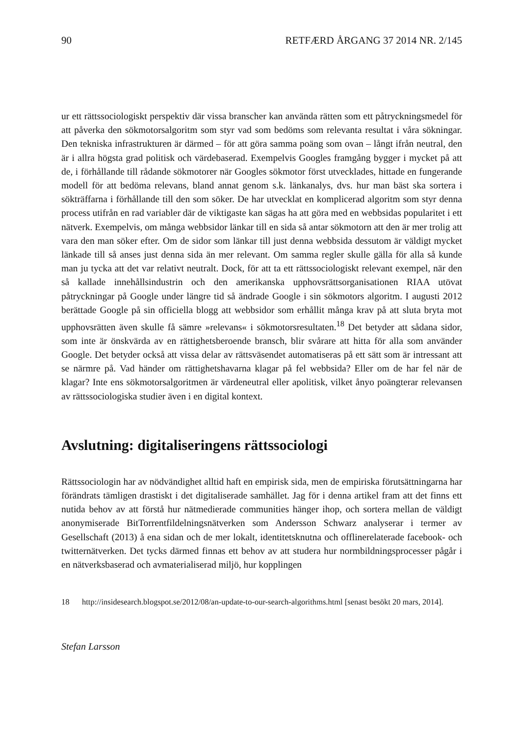90 RETFÆRD ÅRGANG 37 2014 NR. 2/145
ur ett rättssociologiskt perspektiv där vissa branscher kan använda rätten som ett påtryckningsmedel för att påverka den sökmotorsalgoritm som styr vad som bedöms som relevanta resultat i våra sökningar. Den tekniska infrastrukturen är därmed – för att göra samma poäng som ovan – långt ifrån neutral, den är i allra högsta grad politisk och värdebaserad. Exempelvis Googles framgång bygger i mycket på att de, i förhållande till rådande sökmotorer när Googles sökmotor först utvecklades, hittade en fungerande modell för att bedöma relevans, bland annat genom s.k. länkanalys, dvs. hur man bäst ska sortera i sökträffarna i förhållande till den som söker. De har utvecklat en komplicerad algoritm som styr denna process utifrån en rad variabler där de viktigaste kan sägas ha att göra med en webbsidas popularitet i ett nätverk. Exempelvis, om många webbsidor länkar till en sida så antar sökmotorn att den är mer trolig att vara den man söker efter. Om de sidor som länkar till just denna webbsida dessutom är väldigt mycket länkade till så anses just denna sida än mer relevant. Om samma regler skulle gälla för alla så kunde man ju tycka att det var relativt neutralt. Dock, för att ta ett rättssociologiskt relevant exempel, när den så kallade innehållsindustrin och den amerikanska upphovsrättsorganisationen RIAA utövat påtryckningar på Google under längre tid så ändrade Google i sin sökmotors algoritm. I augusti 2012 berättade Google på sin officiella blogg att webbsidor som erhållit många krav på att sluta bryta mot upphovsrätten även skulle få sämre »relevans« i sökmotorsresultaten.<sup>18</sup> Det betyder att sådana sidor, som inte är önskvärda av en rättighetsberoende bransch, blir svårare att hitta för alla som använder Google. Det betyder också att vissa delar av rättsväsendet automatiseras på ett sätt som är intressant att se närmre på. Vad händer om rättighetshavarna klagar på fel webbsida? Eller om de har fel när de klagar? Inte ens sökmotorsalgoritmen är värdeneutral eller apolitisk, vilket ånyo poängterar relevansen av rättssociologiska studier även i en digital kontext.
Avslutning: digitaliseringens rättssociologi
Rättssociologin har av nödvändighet alltid haft en empirisk sida, men de empiriska förutsättningarna har förändrats tämligen drastiskt i det digitaliserade samhället. Jag för i denna artikel fram att det finns ett nutida behov av att förstå hur nätmedierade communities hänger ihop, och sortera mellan de väldigt anonymiserade BitTorrentfildelningsnätverken som Andersson Schwarz analyserar i termer av Gesellschaft (2013) å ena sidan och de mer lokalt, identitetsknutna och offlinerelaterade facebook- och twitternätverken. Det tycks därmed finnas ett behov av att studera hur normbildningsprocesser pågår i en nätverksbaserad och avmaterialiserad miljö, hur kopplingen
18 http://insidesearch.blogspot.se/2012/08/an-update-to-our-search-algorithms.html [senast besökt 20 mars, 2014].
Stefan Larsson